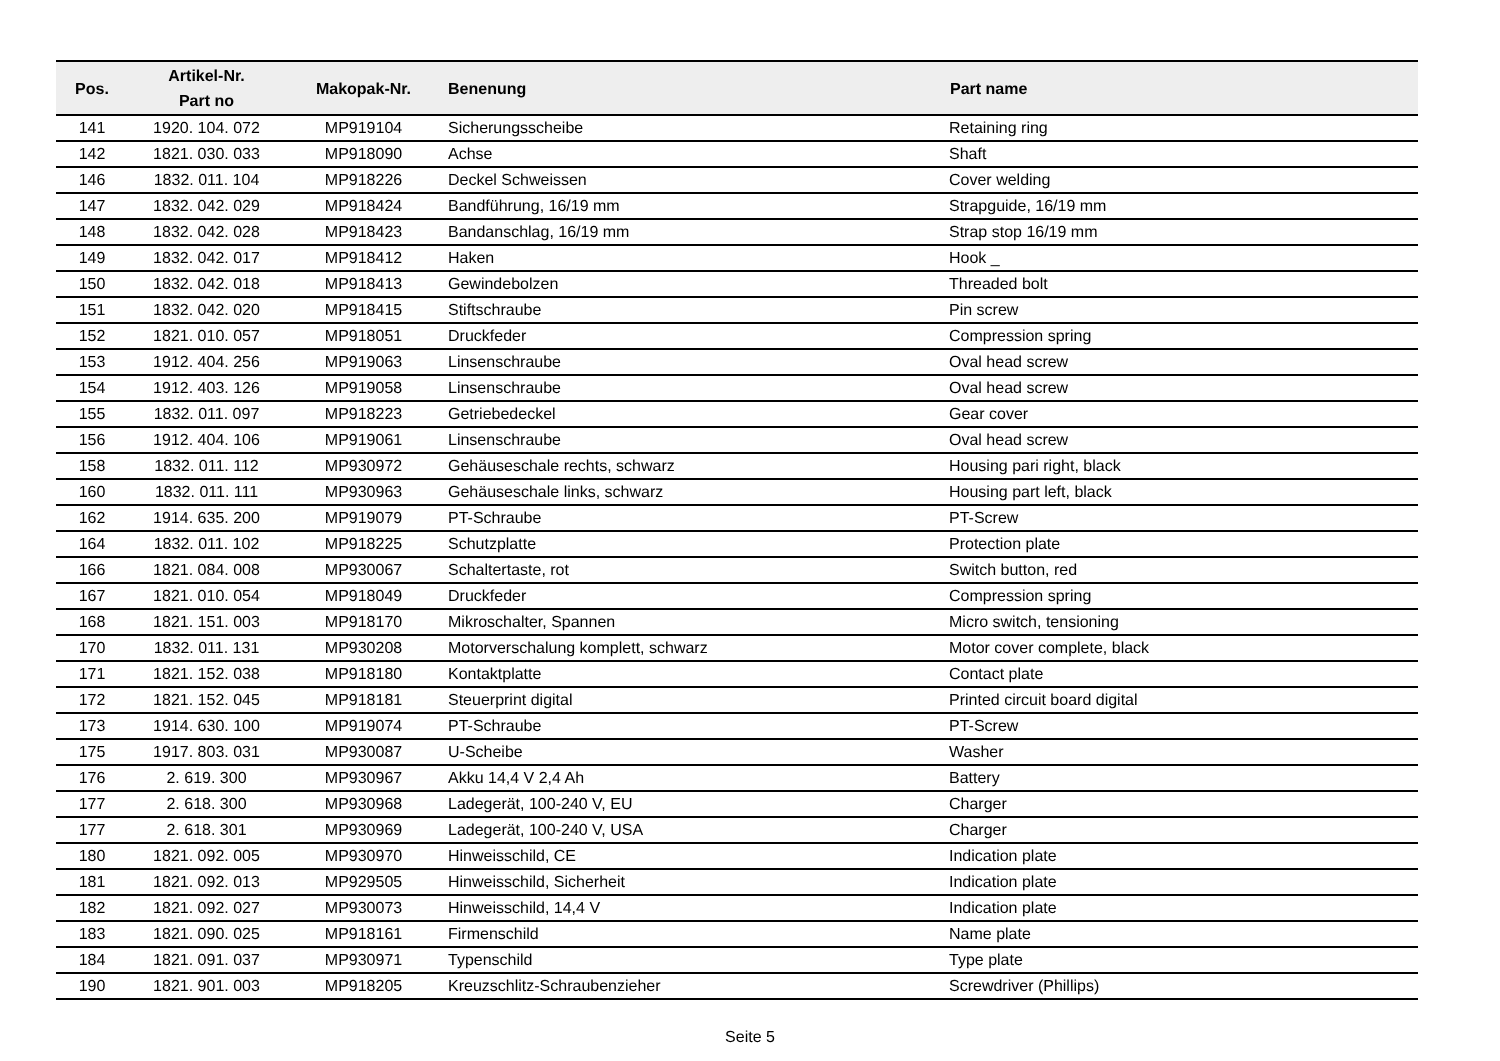| Pos. | Artikel-Nr. Part no | Makopak-Nr. | Benenung | Part name |
| --- | --- | --- | --- | --- |
| 141 | 1920. 104. 072 | MP919104 | Sicherungsscheibe | Retaining ring |
| 142 | 1821. 030. 033 | MP918090 | Achse | Shaft |
| 146 | 1832. 011. 104 | MP918226 | Deckel Schweissen | Cover welding |
| 147 | 1832. 042. 029 | MP918424 | Bandführung, 16/19 mm | Strapguide, 16/19 mm |
| 148 | 1832. 042. 028 | MP918423 | Bandanschlag, 16/19 mm | Strap stop 16/19 mm |
| 149 | 1832. 042. 017 | MP918412 | Haken | Hook _ |
| 150 | 1832. 042. 018 | MP918413 | Gewindebolzen | Threaded bolt |
| 151 | 1832. 042. 020 | MP918415 | Stiftschraube | Pin screw |
| 152 | 1821. 010. 057 | MP918051 | Druckfeder | Compression spring |
| 153 | 1912. 404. 256 | MP919063 | Linsenschraube | Oval head screw |
| 154 | 1912. 403. 126 | MP919058 | Linsenschraube | Oval head screw |
| 155 | 1832. 011. 097 | MP918223 | Getriebedeckel | Gear cover |
| 156 | 1912. 404. 106 | MP919061 | Linsenschraube | Oval head screw |
| 158 | 1832. 011. 112 | MP930972 | Gehäuseschale rechts, schwarz | Housing pari right, black |
| 160 | 1832. 011. 111 | MP930963 | Gehäuseschale links, schwarz | Housing part left, black |
| 162 | 1914. 635. 200 | MP919079 | PT-Schraube | PT-Screw |
| 164 | 1832. 011. 102 | MP918225 | Schutzplatte | Protection plate |
| 166 | 1821. 084. 008 | MP930067 | Schaltertaste, rot | Switch button, red |
| 167 | 1821. 010. 054 | MP918049 | Druckfeder | Compression spring |
| 168 | 1821. 151. 003 | MP918170 | Mikroschalter, Spannen | Micro switch, tensioning |
| 170 | 1832. 011. 131 | MP930208 | Motorverschalung komplett, schwarz | Motor cover complete, black |
| 171 | 1821. 152. 038 | MP918180 | Kontaktplatte | Contact plate |
| 172 | 1821. 152. 045 | MP918181 | Steuerprint digital | Printed circuit board digital |
| 173 | 1914. 630. 100 | MP919074 | PT-Schraube | PT-Screw |
| 175 | 1917. 803. 031 | MP930087 | U-Scheibe | Washer |
| 176 | 2. 619. 300 | MP930967 | Akku 14,4 V 2,4 Ah | Battery |
| 177 | 2. 618. 300 | MP930968 | Ladegerät, 100-240 V, EU | Charger |
| 177 | 2. 618. 301 | MP930969 | Ladegerät, 100-240 V, USA | Charger |
| 180 | 1821. 092. 005 | MP930970 | Hinweisschild, CE | Indication plate |
| 181 | 1821. 092. 013 | MP929505 | Hinweisschild, Sicherheit | Indication plate |
| 182 | 1821. 092. 027 | MP930073 | Hinweisschild, 14,4 V | Indication plate |
| 183 | 1821. 090. 025 | MP918161 | Firmenschild | Name plate |
| 184 | 1821. 091. 037 | MP930971 | Typenschild | Type plate |
| 190 | 1821. 901. 003 | MP918205 | Kreuzschlitz-Schraubenzieher | Screwdriver (Phillips) |
Seite 5